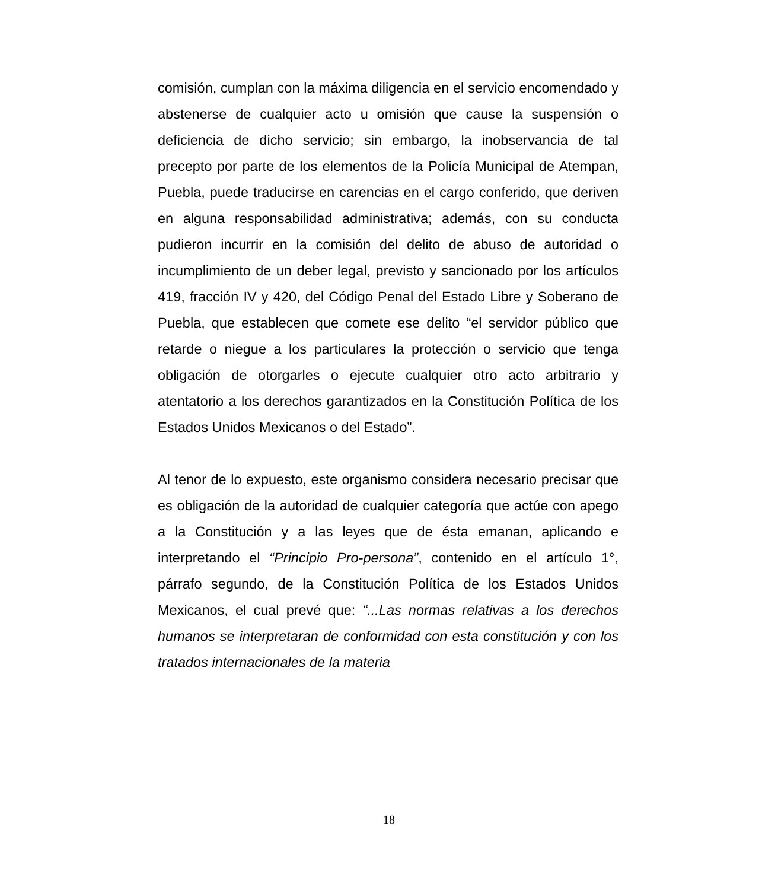comisión, cumplan con la máxima diligencia en el servicio encomendado y abstenerse de cualquier acto u omisión que cause la suspensión o deficiencia de dicho servicio; sin embargo, la inobservancia de tal precepto por parte de los elementos de la Policía Municipal de Atempan, Puebla, puede traducirse en carencias en el cargo conferido, que deriven en alguna responsabilidad administrativa; además, con su conducta pudieron incurrir en la comisión del delito de abuso de autoridad o incumplimiento de un deber legal, previsto y sancionado por los artículos 419, fracción IV y 420, del Código Penal del Estado Libre y Soberano de Puebla, que establecen que comete ese delito “el servidor público que retarde o niegue a los particulares la protección o servicio que tenga obligación de otorgarles o ejecute cualquier otro acto arbitrario y atentatorio a los derechos garantizados en la Constitución Política de los Estados Unidos Mexicanos o del Estado”.
Al tenor de lo expuesto, este organismo considera necesario precisar que es obligación de la autoridad de cualquier categoría que actúe con apego a la Constitución y a las leyes que de ésta emanan, aplicando e interpretando el “Principio Pro-persona”, contenido en el artículo 1°, párrafo segundo, de la Constitución Política de los Estados Unidos Mexicanos, el cual prevé que: “...Las normas relativas a los derechos humanos se interpretaran de conformidad con esta constitución y con los tratados internacionales de la materia
18